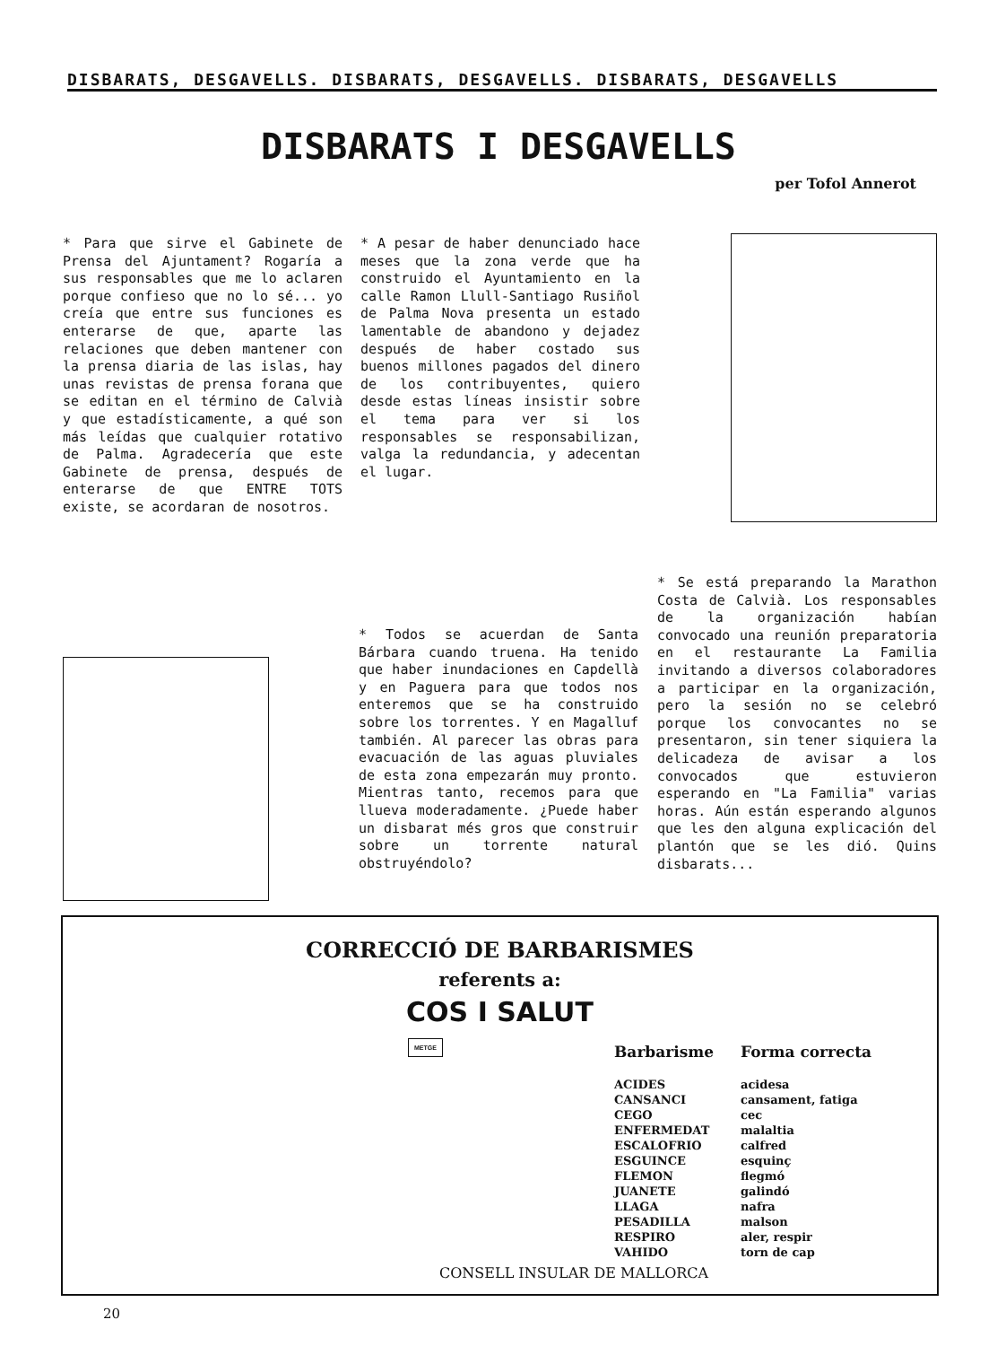DISBARATS, DESGAVELLS. DISBARATS, DESGAVELLS. DISBARATS, DESGAVELLS
DISBARATS I DESGAVELLS
per Tofol Annerot
* Para que sirve el Gabinete de Prensa del Ajuntament? Rogaría a sus responsables que me lo aclaren porque confieso que no lo sé... yo creía que entre sus funciones es enterarse de que, aparte las relaciones que deben mantener con la prensa diaria de las islas, hay unas revistas de prensa forana que se editan en el término de Calvià y que estadísticamente, a qué son más leídas que cualquier rotativo de Palma. Agradecería que este Gabinete de prensa, después de enterarse de que ENTRE TOTS existe, se acordaran de nosotros.
* A pesar de haber denunciado hace meses que la zona verde que ha construido el Ayuntamiento en la calle Ramon Llull-Santiago Rusiñol de Palma Nova presenta un estado lamentable de abandono y dejadez después de haber costado sus buenos millones pagados del dinero de los contribuyentes, quiero desde estas líneas insistir sobre el tema para ver si los responsables se responsabilizan, valga la redundancia, y adecentan el lugar.
* Todos se acuerdan de Santa Bárbara cuando truena. Ha tenido que haber inundaciones en Capdellà y en Paguera para que todos nos enteremos que se ha construido sobre los torrentes. Y en Magalluf también. Al parecer las obras para evacuación de las aguas pluviales de esta zona empezarán muy pronto. Mientras tanto, recemos para que llueva moderadamente. ¿Puede haber un disbarat més gros que construir sobre un torrente natural obstruyéndolo?
* Se está preparando la Marathon Costa de Calvià. Los responsables de la organización habían convocado una reunión preparatoria en el restaurante La Familia invitando a diversos colaboradores a participar en la organización, pero la sesión no se celebró porque los convocantes no se presentaron, sin tener siquiera la delicadeza de avisar a los convocados que estuvieron esperando en "La Familia" varias horas. Aún están esperando algunos que les den alguna explicación del plantón que se les dió. Quins disbarats...
CORRECCIÓ DE BARBARISMES
referents a:
COS I SALUT
| Barbarisme | Forma correcta |
| --- | --- |
| ACIDES | acidesa |
| CANSANCI | cansament, fatiga |
| CEGO | cec |
| ENFERMEDAT | malaltia |
| ESCALOFRIO | calfred |
| ESGUINCE | esquinç |
| FLEMON | flegmó |
| JUANETE | galindó |
| LLAGA | nafra |
| PESADILLA | malson |
| RESPIRO | aler, respir |
| VAHIDO | torn de cap |
METGE
CONSELL INSULAR DE MALLORCA
20